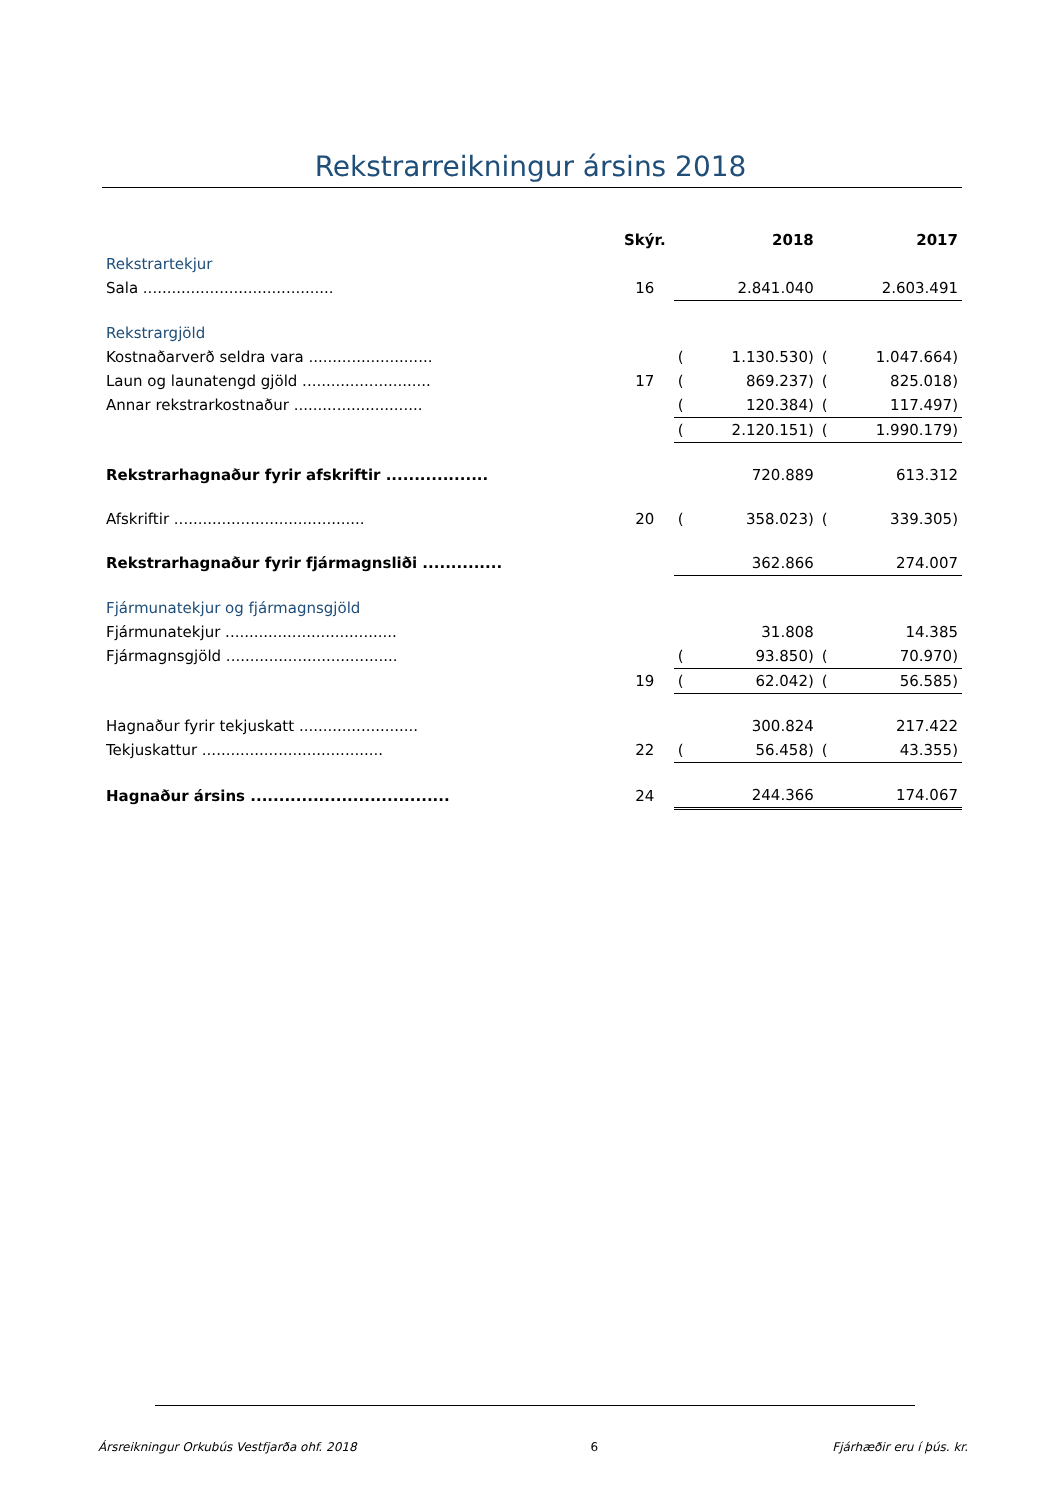Rekstrarreikningur ársins 2018
| | Skýr. | | 2018 | | 2017 |
| --- | --- | --- | --- | --- | --- |
| Rekstrartekjur | | | | | |
| Sala ........................................ | 16 | | 2.841.040 | | 2.603.491 |
| Rekstrargjöld | | | | | |
| Kostnaðarverð seldra vara .......................... | | ( | 1.130.530) | ( | 1.047.664) |
| Laun og launatengd gjöld ........................... | 17 | ( | 869.237) | ( | 825.018) |
| Annar rekstrarkostnaður ........................... | | ( | 120.384) | ( | 117.497) |
| | | ( | 2.120.151) | ( | 1.990.179) |
| Rekstrarhagnaður fyrir afskriftir .................. | | | 720.889 | | 613.312 |
| Afskriftir ........................................ | 20 | ( | 358.023) | ( | 339.305) |
| Rekstrarhagnaður fyrir fjármagnsliði .............. | | | 362.866 | | 274.007 |
| Fjármunatekjur og fjármagnsgjöld | | | | | |
| Fjármunatekjur .................................... | | | 31.808 | | 14.385 |
| Fjármagnsgjöld .................................... | | ( | 93.850) | ( | 70.970) |
| | 19 | ( | 62.042) | ( | 56.585) |
| Hagnaður fyrir tekjuskatt ......................... | | | 300.824 | | 217.422 |
| Tekjuskattur ...................................... | 22 | ( | 56.458) | ( | 43.355) |
| Hagnaður ársins ................................... | 24 | | 244.366 | | 174.067 |
Ársreikningur Orkubús Vestfjarða ohf. 2018 6 Fjárhæðir eru í þús. kr.